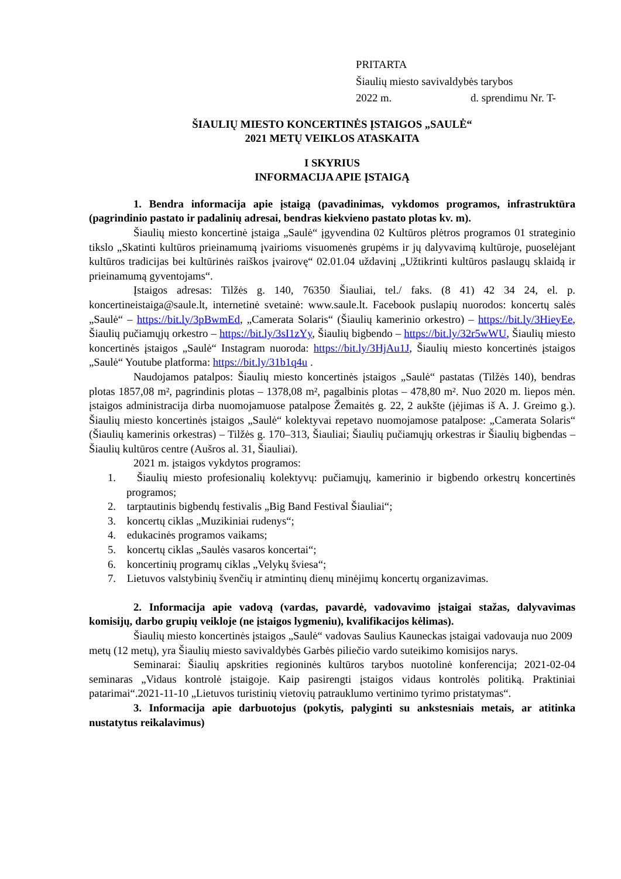PRITARTA
Šiaulių miesto savivaldybės tarybos
2022 m. d. sprendimu Nr. T-
ŠIAULIŲ MIESTO KONCERTINĖS ĮSTAIGOS „SAULĖ“
2021 METŲ VEIKLOS ATASKAITA
I SKYRIUS
INFORMACIJA APIE ĮSTAIGĄ
1. Bendra informacija apie įstaigą (pavadinimas, vykdomos programos, infrastruktūra (pagrindinio pastato ir padalinių adresai, bendras kiekvieno pastato plotas kv. m).
Šiaulių miesto koncertinė įstaiga „Saulė“ įgyvendina 02 Kultūros plėtros programos 01 strateginio tikslo „Skatinti kultūros prieinamumą įvairioms visuomenės grupėms ir jų dalyvavimą kultūroje, puoselėjant kultūros tradicijas bei kultūrinės raiškos įvairovę“ 02.01.04 uždavinį „Užtikrinti kultūros paslaugų sklaidą ir prieinamumą gyventojams“.
Įstaigos adresas: Tilžės g. 140, 76350 Šiauliai, tel./ faks. (8 41) 42 34 24, el. p. koncertineistaiga@saule.lt, internetinė svetainė: www.saule.lt. Facebook puslapių nuorodos: koncertų salės „Saulė“ – https://bit.ly/3pBwmEd, „Camerata Solaris“ (Šiaulių kamerinio orkestro) – https://bit.ly/3HieyEe, Šiaulių pučiamųjų orkestro – https://bit.ly/3sI1zYy, Šiaulių bigbendo – https://bit.ly/32r5wWU, Šiaulių miesto koncertinės įstaigos „Saulė“ Instagram nuoroda: https://bit.ly/3HjAu1J, Šiaulių miesto koncertinės įstaigos „Saulė“ Youtube platforma: https://bit.ly/31b1q4u .
Naudojamos patalpos: Šiaulių miesto koncertinės įstaigos „Saulė“ pastatas (Tilžės 140), bendras plotas 1857,08 m², pagrindinis plotas – 1378,08 m², pagalbinis plotas – 478,80 m². Nuo 2020 m. liepos mėn. įstaigos administracija dirba nuomojamuose patalpose Žemaitės g. 22, 2 aukšte (įėjimas iš A. J. Greimo g.). Šiaulių miesto koncertinės įstaigos „Saulė“ kolektyvai repetavo nuomojamose patalpose: „Camerata Solaris“ (Šiaulių kamerinis orkestras) – Tilžės g. 170–313, Šiauliai; Šiaulių pučiamųjų orkestras ir Šiaulių bigbendas – Šiaulių kultūros centre (Aušros al. 31, Šiauliai).
2021 m. įstaigos vykdytos programos:
1. Šiaulių miesto profesionalių kolektyvų: pučiamųjų, kamerinio ir bigbendo orkestrų koncertinės programos;
2. tarptautinis bigbendų festivalis „Big Band Festival Šiauliai“;
3. koncertų ciklas „Muzikiniai rudenys“;
4. edukacinės programos vaikams;
5. koncertų ciklas „Saulės vasaros koncertai“;
6. koncertinių programų ciklas „Velykų šviesa“;
7. Lietuvos valstybinių švenčių ir atmintinų dienų minėjimų koncertų organizavimas.
2. Informacija apie vadovą (vardas, pavardė, vadovavimo įstaigai stažas, dalyvavimas komisijų, darbo grupių veikloje (ne įstaigos lygmeniu), kvalifikacijos kėlimas).
Šiaulių miesto koncertinės įstaigos „Saulė“ vadovas Saulius Kauneckas įstaigai vadovauja nuo 2009 metų (12 metų), yra Šiaulių miesto savivaldybės Garbės piliečio vardo suteikimo komisijos narys.
Seminarai: Šiaulių apskrities regioninės kultūros tarybos nuotolinė konferencija; 2021-02-04 seminaras „Vidaus kontrolė įstaigoje. Kaip pasirengti įstaigos vidaus kontrolės politiką. Praktiniai patarimai“.2021-11-10 „Lietuvos turistinių vietovių patrauklumo vertinimo tyrimo pristatymas“.
3. Informacija apie darbuotojus (pokytis, palyginti su ankstesniais metais, ar atitinka nustatytus reikalavimus)